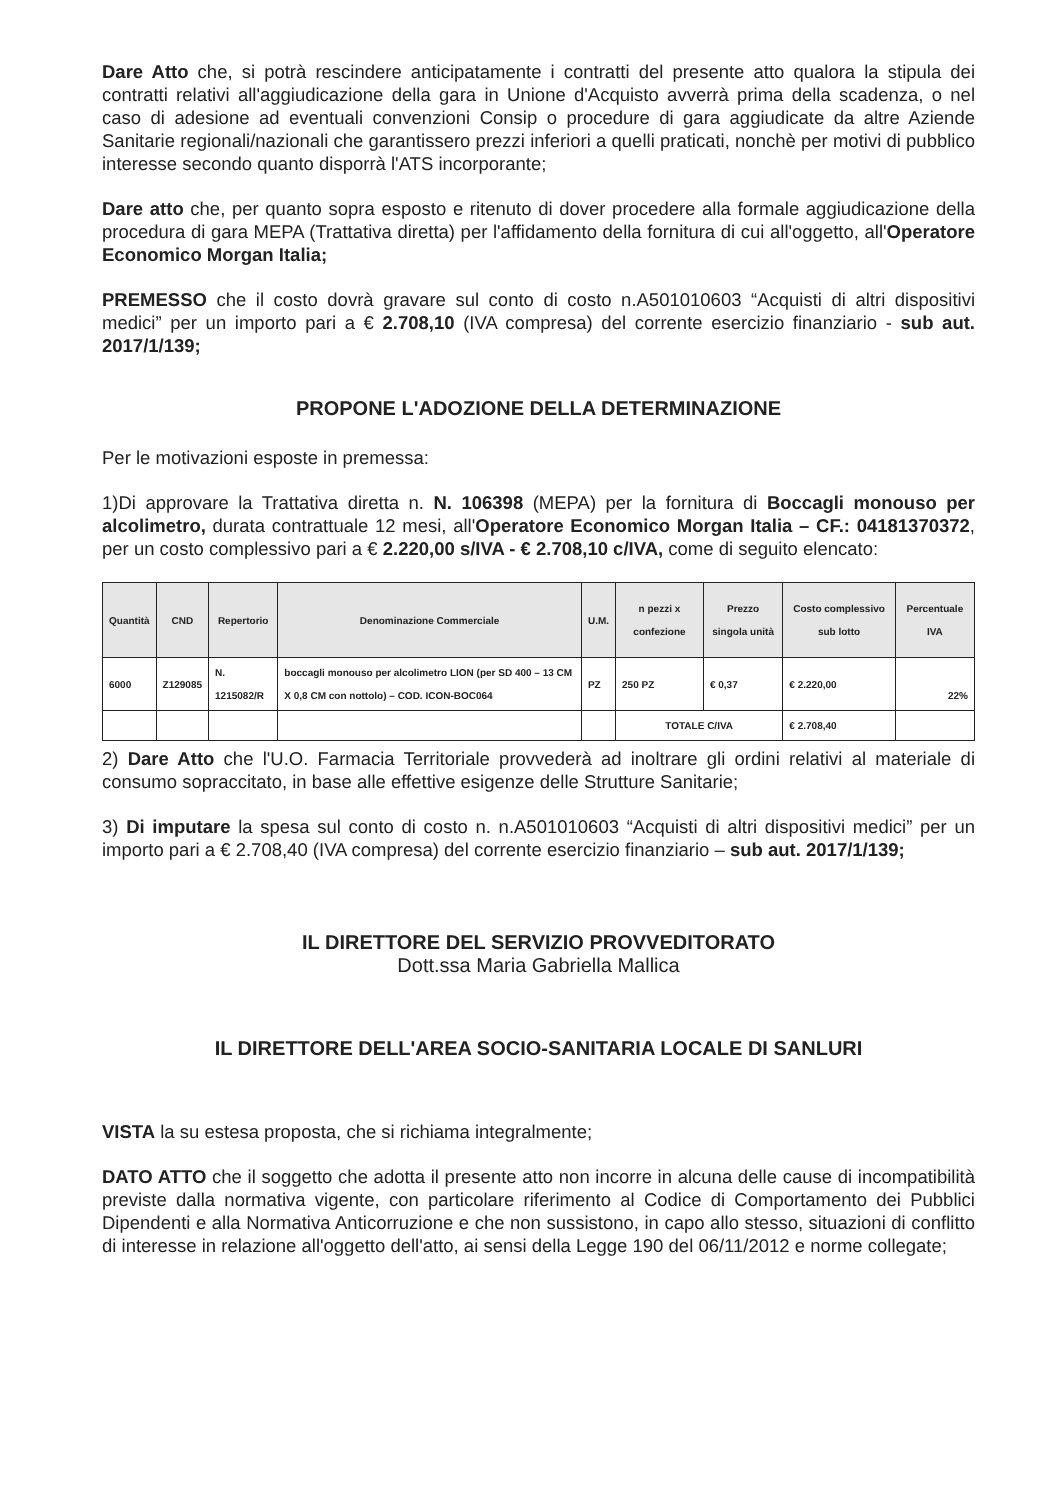Dare Atto che, si potrà rescindere anticipatamente i contratti del presente atto qualora la stipula dei contratti relativi all'aggiudicazione della gara in Unione d'Acquisto avverrà prima della scadenza, o nel caso di adesione ad eventuali convenzioni Consip o procedure di gara aggiudicate da altre Aziende Sanitarie regionali/nazionali che garantissero prezzi inferiori a quelli praticati, nonchè per motivi di pubblico interesse secondo quanto disporrà l'ATS incorporante;
Dare atto che, per quanto sopra esposto e ritenuto di dover procedere alla formale aggiudicazione della procedura di gara MEPA (Trattativa diretta) per l'affidamento della fornitura di cui all'oggetto, all'Operatore Economico Morgan Italia;
PREMESSO che il costo dovrà gravare sul conto di costo n.A501010603 “Acquisti di altri dispositivi medici” per un importo pari a € 2.708,10 (IVA compresa) del corrente esercizio finanziario - sub aut. 2017/1/139;
PROPONE L'ADOZIONE DELLA DETERMINAZIONE
Per le motivazioni esposte in premessa:
1)Di approvare la Trattativa diretta n. N. 106398 (MEPA) per la fornitura di Boccagli monouso per alcolimetro, durata contrattuale 12 mesi, all'Operatore Economico Morgan Italia – CF.: 04181370372, per un costo complessivo pari a € 2.220,00 s/IVA - € 2.708,10 c/IVA, come di seguito elencato:
| Quantità | CND | Repertorio | Denominazione Commerciale | U.M. | n pezzi x confezione | Prezzo singola unità | Costo complessivo sub lotto | Percentuale IVA |
| --- | --- | --- | --- | --- | --- | --- | --- | --- |
| 6000 | Z129085 | N. 1215082/R | boccagli monouso per alcolimetro LION (per SD 400 – 13 CM X 0,8 CM con nottolo) – COD. ICON-BOC064 | PZ | 250 PZ | € 0,37 | € 2.220,00 | 22% |
| | | | | | TOTALE C/IVA | | € 2.708,40 | |
2) Dare Atto che l'U.O. Farmacia Territoriale provvederà ad inoltrare gli ordini relativi al materiale di consumo sopraccitato, in base alle effettive esigenze delle Strutture Sanitarie;
3) Di imputare la spesa sul conto di costo n. n.A501010603 “Acquisti di altri dispositivi medici” per un importo pari a € 2.708,40 (IVA compresa) del corrente esercizio finanziario – sub aut. 2017/1/139;
IL DIRETTORE DEL SERVIZIO PROVVEDITORATO
Dott.ssa Maria Gabriella Mallica
IL DIRETTORE DELL'AREA SOCIO-SANITARIA LOCALE DI SANLURI
VISTA la su estesa proposta, che si richiama integralmente;
DATO ATTO che il soggetto che adotta il presente atto non incorre in alcuna delle cause di incompatibilità previste dalla normativa vigente, con particolare riferimento al Codice di Comportamento dei Pubblici Dipendenti e alla Normativa Anticorruzione e che non sussistono, in capo allo stesso, situazioni di conflitto di interesse in relazione all'oggetto dell'atto, ai sensi della Legge 190 del 06/11/2012 e norme collegate;